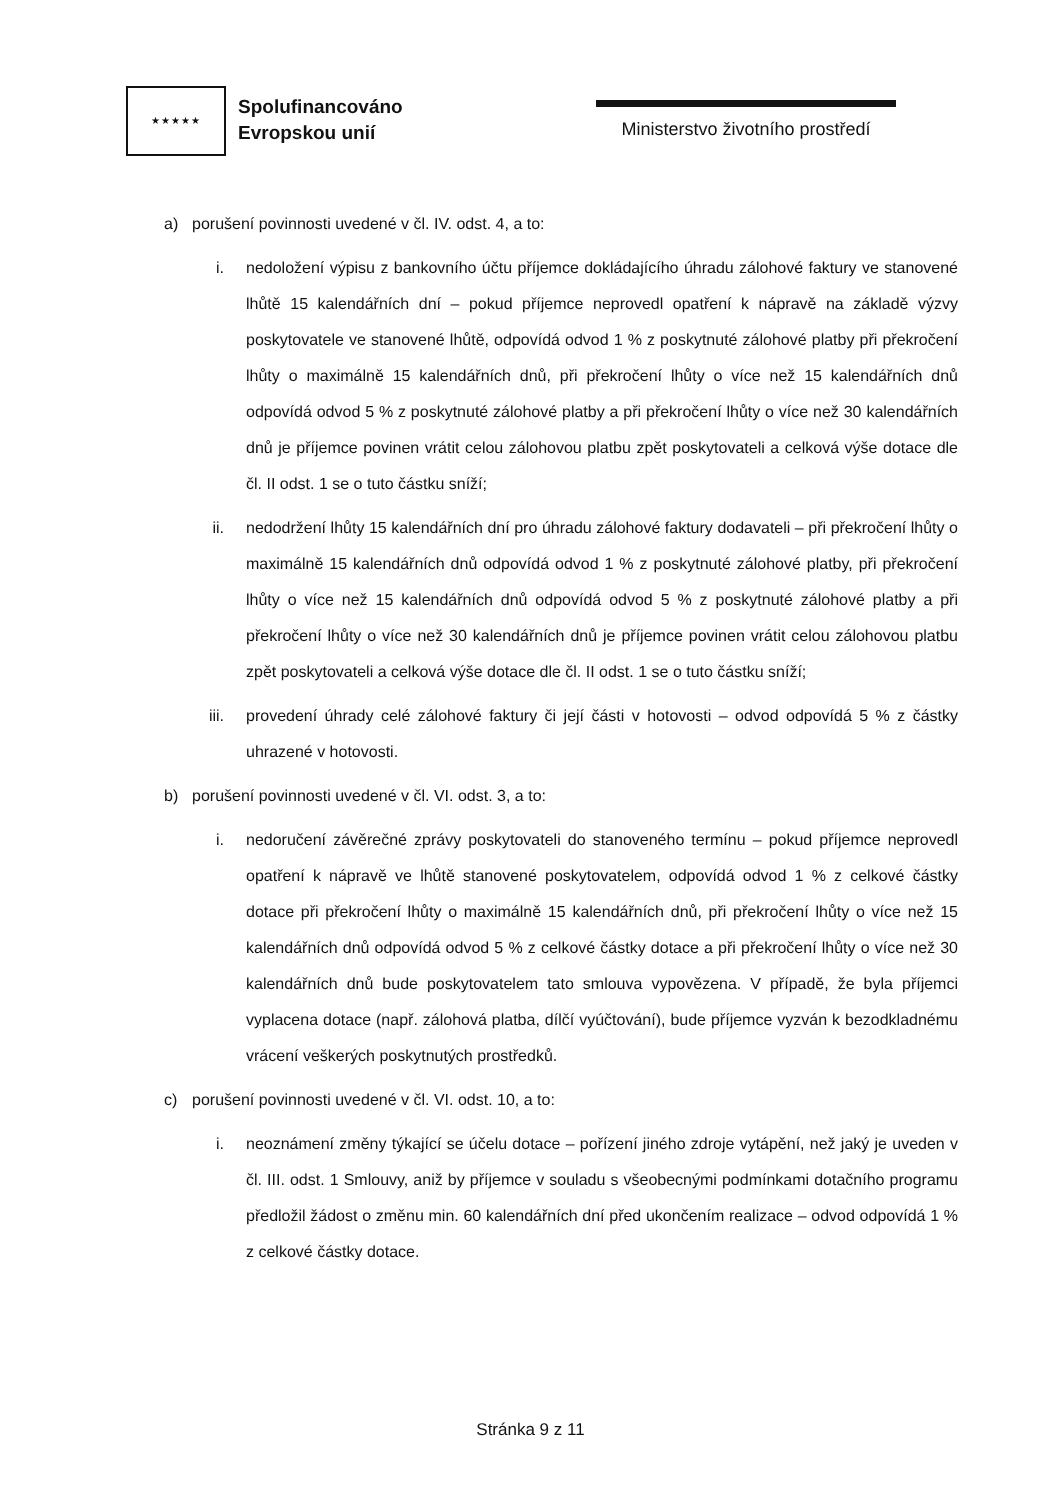★★★★★
Spolufinancováno
Evropskou unií
Ministerstvo životního prostředí
a) porušení povinnosti uvedené v čl. IV. odst. 4, a to:
i. nedoložení výpisu z bankovního účtu příjemce dokládajícího úhradu zálohové faktury ve stanovené lhůtě 15 kalendářních dní – pokud příjemce neprovedl opatření k nápravě na základě výzvy poskytovatele ve stanovené lhůtě, odpovídá odvod 1 % z poskytnuté zálohové platby při překročení lhůty o maximálně 15 kalendářních dnů, při překročení lhůty o více než 15 kalendářních dnů odpovídá odvod 5 % z poskytnuté zálohové platby a při překročení lhůty o více než 30 kalendářních dnů je příjemce povinen vrátit celou zálohovou platbu zpět poskytovateli a celková výše dotace dle čl. II odst. 1 se o tuto částku sníží;
ii. nedodržení lhůty 15 kalendářních dní pro úhradu zálohové faktury dodavateli – při překročení lhůty o maximálně 15 kalendářních dnů odpovídá odvod 1 % z poskytnuté zálohové platby, při překročení lhůty o více než 15 kalendářních dnů odpovídá odvod 5 % z poskytnuté zálohové platby a při překročení lhůty o více než 30 kalendářních dnů je příjemce povinen vrátit celou zálohovou platbu zpět poskytovateli a celková výše dotace dle čl. II odst. 1 se o tuto částku sníží;
iii. provedení úhrady celé zálohové faktury či její části v hotovosti – odvod odpovídá 5 % z částky uhrazené v hotovosti.
b) porušení povinnosti uvedené v čl. VI. odst. 3, a to:
i. nedoručení závěrečné zprávy poskytovateli do stanoveného termínu – pokud příjemce neprovedl opatření k nápravě ve lhůtě stanovené poskytovatelem, odpovídá odvod 1 % z celkové částky dotace při překročení lhůty o maximálně 15 kalendářních dnů, při překročení lhůty o více než 15 kalendářních dnů odpovídá odvod 5 % z celkové částky dotace a při překročení lhůty o více než 30 kalendářních dnů bude poskytovatelem tato smlouva vypovězena. V případě, že byla příjemci vyplacena dotace (např. zálohová platba, dílčí vyúčtování), bude příjemce vyzván k bezodkladnému vrácení veškerých poskytnutých prostředků.
c) porušení povinnosti uvedené v čl. VI. odst. 10, a to:
i. neoznámení změny týkající se účelu dotace – pořízení jiného zdroje vytápění, než jaký je uveden v čl. III. odst. 1 Smlouvy, aniž by příjemce v souladu s všeobecnými podmínkami dotačního programu předložil žádost o změnu min. 60 kalendářních dní před ukončením realizace – odvod odpovídá 1 % z celkové částky dotace.
Stránka 9 z 11